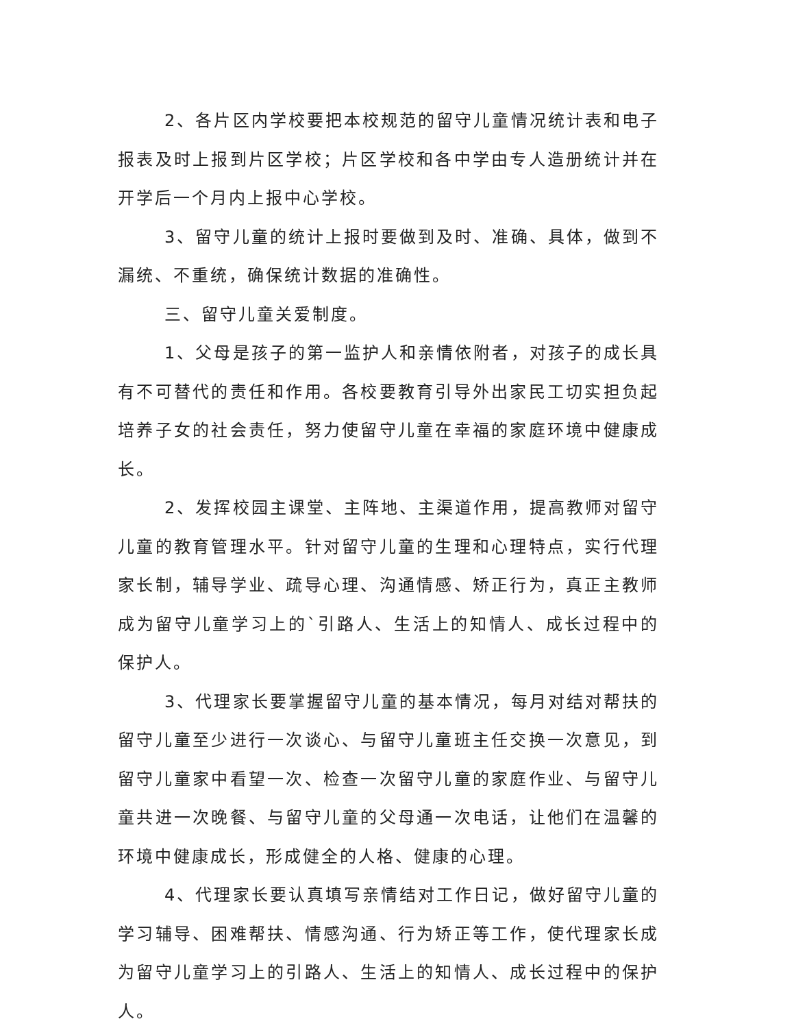2、各片区内学校要把本校规范的留守儿童情况统计表和电子报表及时上报到片区学校；片区学校和各中学由专人造册统计并在开学后一个月内上报中心学校。
3、留守儿童的统计上报时要做到及时、准确、具体，做到不漏统、不重统，确保统计数据的准确性。
三、留守儿童关爱制度。
1、父母是孩子的第一监护人和亲情依附者，对孩子的成长具有不可替代的责任和作用。各校要教育引导外出家民工切实担负起培养子女的社会责任，努力使留守儿童在幸福的家庭环境中健康成长。
2、发挥校园主课堂、主阵地、主渠道作用，提高教师对留守儿童的教育管理水平。针对留守儿童的生理和心理特点，实行代理家长制，辅导学业、疏导心理、沟通情感、矫正行为，真正主教师成为留守儿童学习上的`引路人、生活上的知情人、成长过程中的保护人。
3、代理家长要掌握留守儿童的基本情况，每月对结对帮扶的留守儿童至少进行一次谈心、与留守儿童班主任交换一次意见，到留守儿童家中看望一次、检查一次留守儿童的家庭作业、与留守儿童共进一次晚餐、与留守儿童的父母通一次电话，让他们在温馨的环境中健康成长，形成健全的人格、健康的心理。
4、代理家长要认真填写亲情结对工作日记，做好留守儿童的学习辅导、困难帮扶、情感沟通、行为矫正等工作，使代理家长成为留守儿童学习上的引路人、生活上的知情人、成长过程中的保护人。